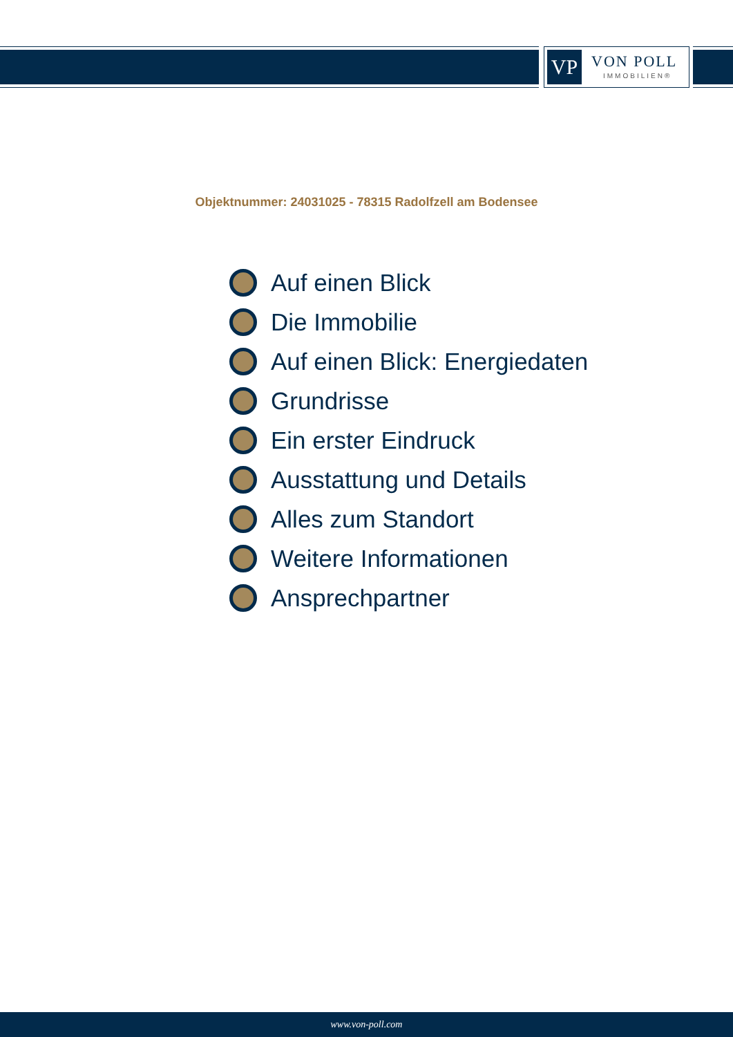VP VON POLL
IMMOBILIEN®
Objektnummer: 24031025 - 78315 Radolfzell am Bodensee
Auf einen Blick
Die Immobilie
Auf einen Blick: Energiedaten
Grundrisse
Ein erster Eindruck
Ausstattung und Details
Alles zum Standort
Weitere Informationen
Ansprechpartner
www.von-poll.com